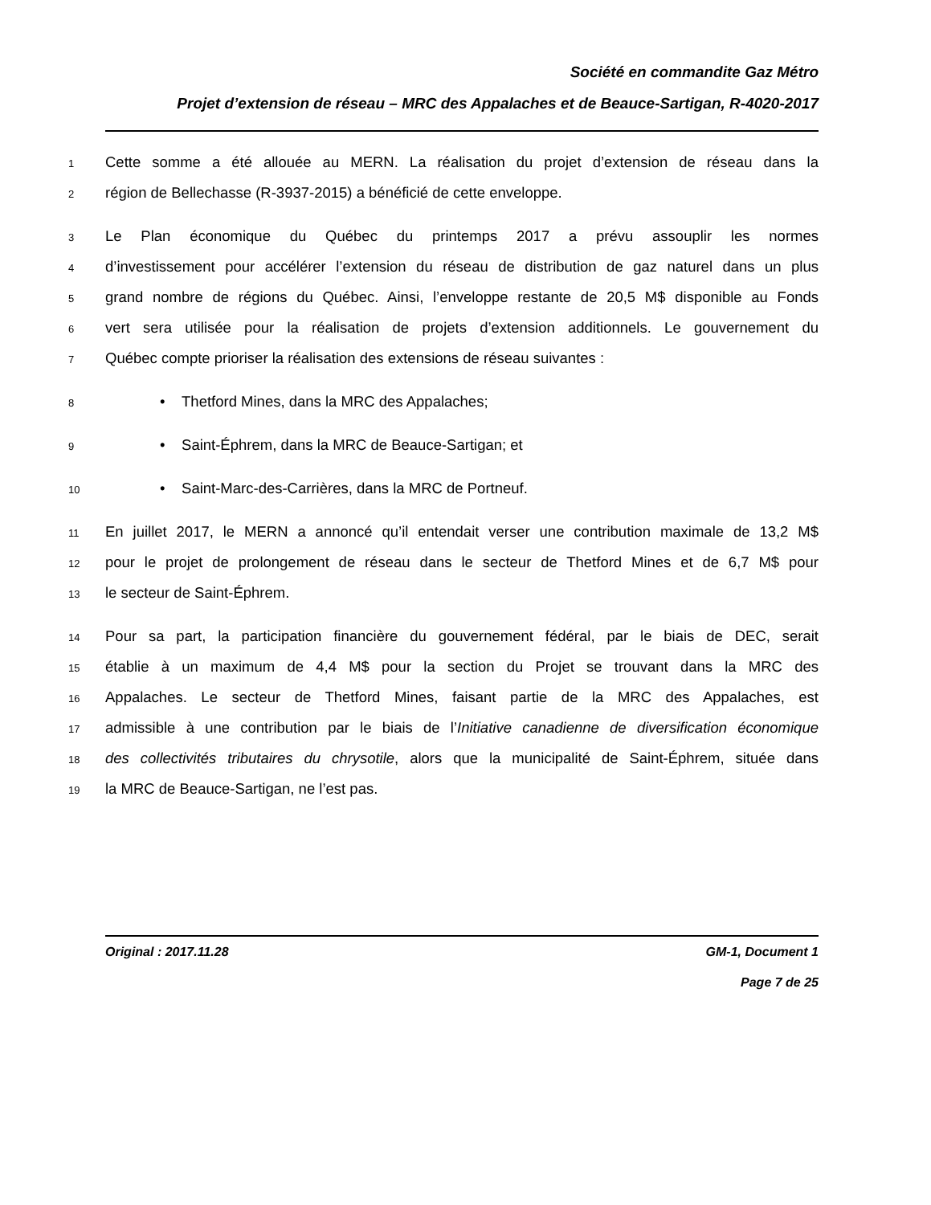Société en commandite Gaz Métro
Projet d’extension de réseau – MRC des Appalaches et de Beauce-Sartigan, R-4020-2017
1 Cette somme a été allouée au MERN. La réalisation du projet d’extension de réseau dans la
2 région de Bellechasse (R-3937-2015) a bénéficié de cette enveloppe.
3 Le Plan économique du Québec du printemps 2017 a prévu assouplir les normes
4 d’investissement pour accélérer l’extension du réseau de distribution de gaz naturel dans un plus
5 grand nombre de régions du Québec. Ainsi, l’enveloppe restante de 20,5 M$ disponible au Fonds
6 vert sera utilisée pour la réalisation de projets d’extension additionnels. Le gouvernement du
7 Québec compte prioriser la réalisation des extensions de réseau suivantes :
8 • Thetford Mines, dans la MRC des Appalaches;
9 • Saint-Éphrem, dans la MRC de Beauce-Sartigan; et
10 • Saint-Marc-des-Carrières, dans la MRC de Portneuf.
11 En juillet 2017, le MERN a annoncé qu’il entendait verser une contribution maximale de 13,2 M$
12 pour le projet de prolongement de réseau dans le secteur de Thetford Mines et de 6,7 M$ pour
13 le secteur de Saint-Éphrem.
14 Pour sa part, la participation financière du gouvernement fédéral, par le biais de DEC, serait
15 établie à un maximum de 4,4 M$ pour la section du Projet se trouvant dans la MRC des
16 Appalaches. Le secteur de Thetford Mines, faisant partie de la MRC des Appalaches, est
17 admissible à une contribution par le biais de l’Initiative canadienne de diversification économique
18 des collectivités tributaires du chrysotile, alors que la municipalité de Saint-Éphrem, située dans
19 la MRC de Beauce-Sartigan, ne l’est pas.
Original : 2017.11.28 GM-1, Document 1
Page 7 de 25